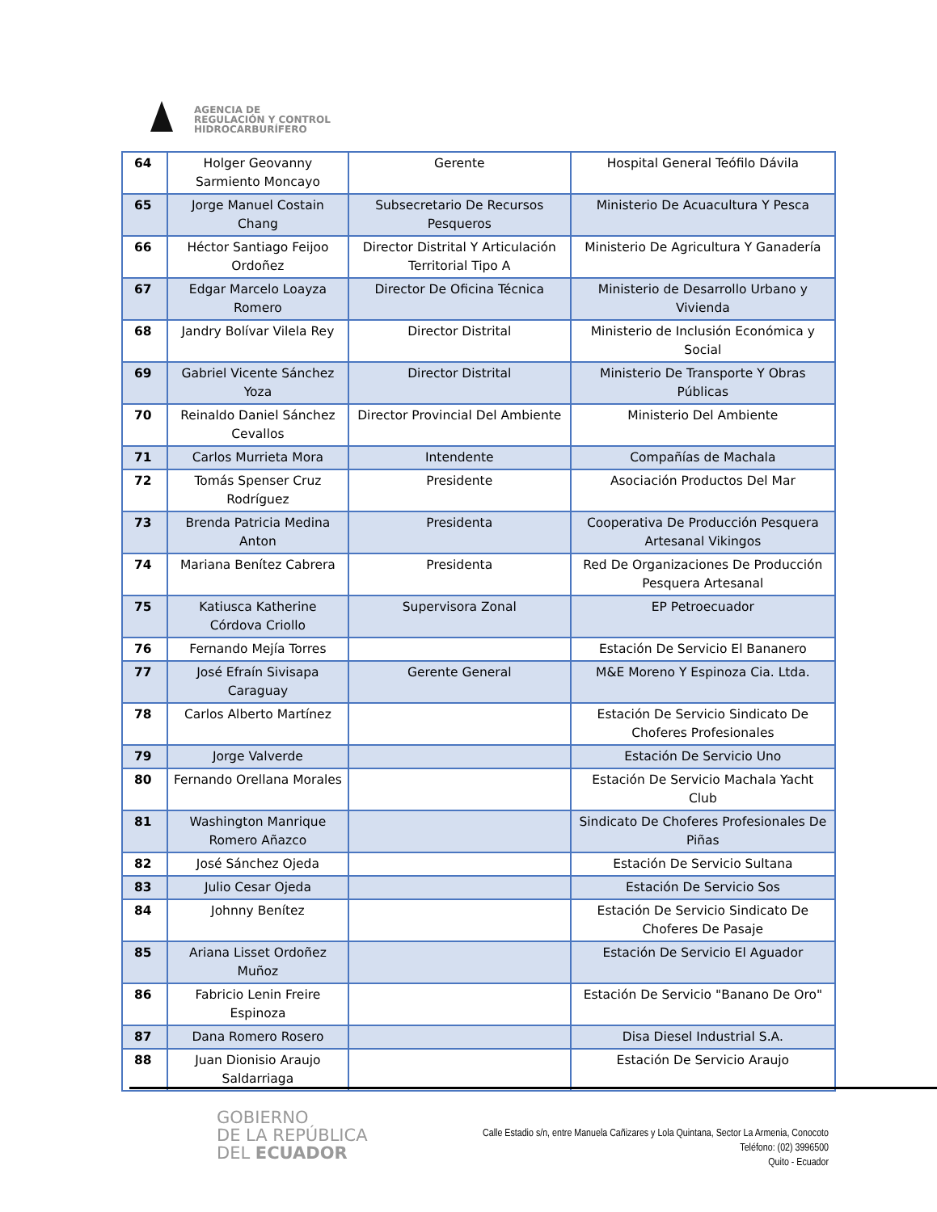AGENCIA DE
REGULACIÓN Y CONTROL
HIDROCARBURÍFERO
| 64 | Holger Geovanny Sarmiento Moncayo | Gerente | Hospital General Teófilo Dávila |
| 65 | Jorge Manuel Costain Chang | Subsecretario De Recursos Pesqueros | Ministerio De Acuacultura Y Pesca |
| 66 | Héctor Santiago Feijoo Ordoñez | Director Distrital Y Articulación Territorial Tipo A | Ministerio De Agricultura Y Ganadería |
| 67 | Edgar Marcelo Loayza Romero | Director De Oficina Técnica | Ministerio de Desarrollo Urbano y Vivienda |
| 68 | Jandry Bolívar Vilela Rey | Director Distrital | Ministerio de Inclusión Económica y Social |
| 69 | Gabriel Vicente Sánchez Yoza | Director Distrital | Ministerio De Transporte Y Obras Públicas |
| 70 | Reinaldo Daniel Sánchez Cevallos | Director Provincial Del Ambiente | Ministerio Del Ambiente |
| 71 | Carlos Murrieta Mora | Intendente | Compañías de Machala |
| 72 | Tomás Spenser Cruz Rodríguez | Presidente | Asociación Productos Del Mar |
| 73 | Brenda Patricia Medina Anton | Presidenta | Cooperativa De Producción Pesquera Artesanal Vikingos |
| 74 | Mariana Benítez Cabrera | Presidenta | Red De Organizaciones De Producción Pesquera Artesanal |
| 75 | Katiusca Katherine Córdova Criollo | Supervisora Zonal | EP Petroecuador |
| 76 | Fernando Mejía Torres | | Estación De Servicio El Bananero |
| 77 | José Efraín Sivisapa Caraguay | Gerente General | M&E Moreno Y Espinoza Cia. Ltda. |
| 78 | Carlos Alberto Martínez | | Estación De Servicio Sindicato De Choferes Profesionales |
| 79 | Jorge Valverde | | Estación De Servicio Uno |
| 80 | Fernando Orellana Morales | | Estación De Servicio Machala Yacht Club |
| 81 | Washington Manrique Romero Añazco | | Sindicato De Choferes Profesionales De Piñas |
| 82 | José Sánchez Ojeda | | Estación De Servicio Sultana |
| 83 | Julio Cesar Ojeda | | Estación De Servicio Sos |
| 84 | Johnny Benítez | | Estación De Servicio Sindicato De Choferes De Pasaje |
| 85 | Ariana Lisset Ordoñez Muñoz | | Estación De Servicio El Aguador |
| 86 | Fabricio Lenin Freire Espinoza | | Estación De Servicio "Banano De Oro" |
| 87 | Dana Romero Rosero | | Disa Diesel Industrial S.A. |
| 88 | Juan Dionisio Araujo Saldarriaga | | Estación De Servicio Araujo |
GOBIERNO
DE LA REPÚBLICA
DEL ECUADOR
Calle Estadio s/n, entre Manuela Cañizares y Lola Quintana, Sector La Armenia, Conocoto
Teléfono: (02) 3996500
Quito - Ecuador